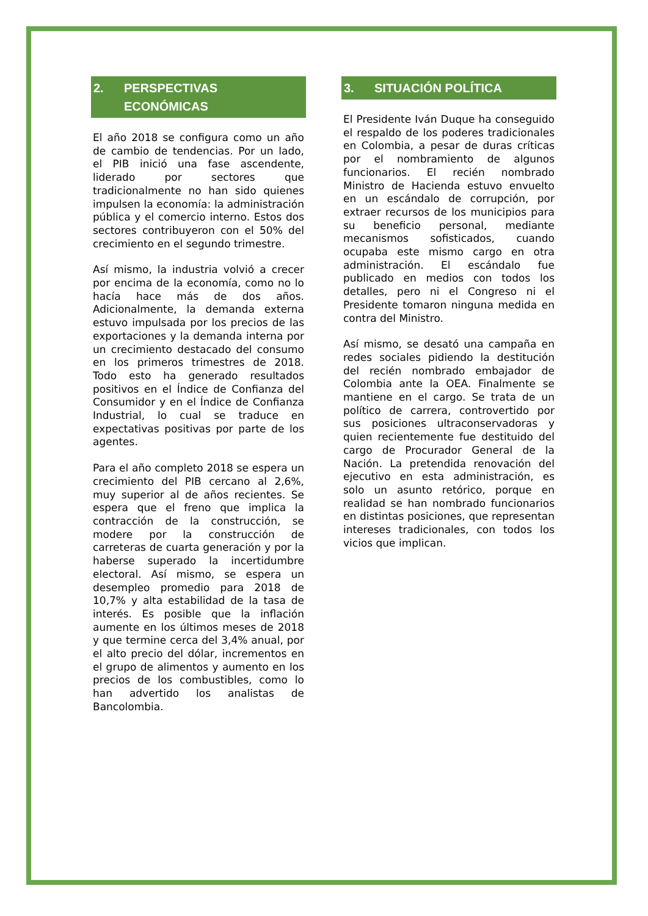2. PERSPECTIVAS ECONÓMICAS
El año 2018 se configura como un año de cambio de tendencias. Por un lado, el PIB inició una fase ascendente, liderado por sectores que tradicionalmente no han sido quienes impulsen la economía: la administración pública y el comercio interno. Estos dos sectores contribuyeron con el 50% del crecimiento en el segundo trimestre.
Así mismo, la industria volvió a crecer por encima de la economía, como no lo hacía hace más de dos años. Adicionalmente, la demanda externa estuvo impulsada por los precios de las exportaciones y la demanda interna por un crecimiento destacado del consumo en los primeros trimestres de 2018. Todo esto ha generado resultados positivos en el Índice de Confianza del Consumidor y en el Índice de Confianza Industrial, lo cual se traduce en expectativas positivas por parte de los agentes.
Para el año completo 2018 se espera un crecimiento del PIB cercano al 2,6%, muy superior al de años recientes. Se espera que el freno que implica la contracción de la construcción, se modere por la construcción de carreteras de cuarta generación y por la haberse superado la incertidumbre electoral. Así mismo, se espera un desempleo promedio para 2018 de 10,7% y alta estabilidad de la tasa de interés. Es posible que la inflación aumente en los últimos meses de 2018 y que termine cerca del 3,4% anual, por el alto precio del dólar, incrementos en el grupo de alimentos y aumento en los precios de los combustibles, como lo han advertido los analistas de Bancolombia.
3. SITUACIÓN POLÍTICA
El Presidente Iván Duque ha conseguido el respaldo de los poderes tradicionales en Colombia, a pesar de duras críticas por el nombramiento de algunos funcionarios. El recién nombrado Ministro de Hacienda estuvo envuelto en un escándalo de corrupción, por extraer recursos de los municipios para su beneficio personal, mediante mecanismos sofisticados, cuando ocupaba este mismo cargo en otra administración. El escándalo fue publicado en medios con todos los detalles, pero ni el Congreso ni el Presidente tomaron ninguna medida en contra del Ministro.
Así mismo, se desató una campaña en redes sociales pidiendo la destitución del recién nombrado embajador de Colombia ante la OEA. Finalmente se mantiene en el cargo. Se trata de un político de carrera, controvertido por sus posiciones ultraconservadoras y quien recientemente fue destituido del cargo de Procurador General de la Nación. La pretendida renovación del ejecutivo en esta administración, es solo un asunto retórico, porque en realidad se han nombrado funcionarios en distintas posiciones, que representan intereses tradicionales, con todos los vicios que implican.